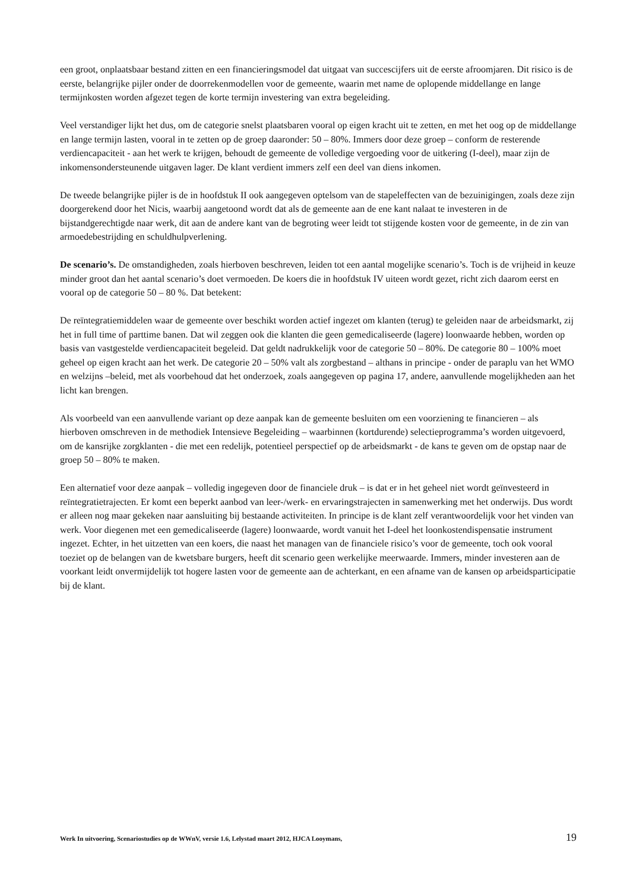een groot, onplaatsbaar bestand zitten en een financieringsmodel dat uitgaat van succescijfers uit de eerste afroomjaren. Dit risico is de eerste, belangrijke pijler onder de doorrekenmodellen voor de gemeente, waarin met name de oplopende middellange en lange termijnkosten worden afgezet tegen de korte termijn investering van extra begeleiding.
Veel verstandiger lijkt het dus, om de categorie snelst plaatsbaren vooral op eigen kracht uit te zetten, en met het oog op de middellange en lange termijn lasten, vooral in te zetten op de groep daaronder: 50 – 80%. Immers door deze groep – conform de resterende verdiencapaciteit - aan het werk te krijgen, behoudt de gemeente de volledige vergoeding voor de uitkering (I-deel), maar zijn de inkomensondersteunende uitgaven lager. De klant verdient immers zelf een deel van diens inkomen.
De tweede belangrijke pijler is de in hoofdstuk II ook aangegeven optelsom van de stapeleffecten van de bezuinigingen, zoals deze zijn doorgerekend door het Nicis, waarbij aangetoond wordt dat als de gemeente aan de ene kant nalaat te investeren in de bijstandgerechtigde naar werk, dit aan de andere kant van de begroting weer leidt tot stijgende kosten voor de gemeente, in de zin van armoedebestrijding en schuldhulpverlening.
De scenario’s. De omstandigheden, zoals hierboven beschreven, leiden tot een aantal mogelijke scenario’s. Toch is de vrijheid in keuze minder groot dan het aantal scenario’s doet vermoeden. De koers die in hoofdstuk IV uiteen wordt gezet, richt zich daarom eerst en vooral op de categorie 50 – 80 %. Dat betekent:
De reïntegratiemiddelen waar de gemeente over beschikt worden actief ingezet om klanten (terug) te geleiden naar de arbeidsmarkt, zij het in full time of parttime banen. Dat wil zeggen ook die klanten die geen gemedicaliseerde (lagere) loonwaarde hebben, worden op basis van vastgestelde verdiencapaciteit begeleid. Dat geldt nadrukkelijk voor de categorie 50 – 80%. De categorie 80 – 100% moet geheel op eigen kracht aan het werk. De categorie 20 – 50% valt als zorgbestand – althans in principe - onder de paraplu van het WMO en welzijns –beleid, met als voorbehoud dat het onderzoek, zoals aangegeven op pagina 17, andere, aanvullende mogelijkheden aan het licht kan brengen.
Als voorbeeld van een aanvullende variant op deze aanpak kan de gemeente besluiten om een voorziening te financieren – als hierboven omschreven in de methodiek Intensieve Begeleiding – waarbinnen (kortdurende) selectieprogramma’s worden uitgevoerd, om de kansrijke zorgklanten - die met een redelijk, potentieel perspectief op de arbeidsmarkt - de kans te geven om de opstap naar de groep 50 – 80% te maken.
Een alternatief voor deze aanpak – volledig ingegeven door de financiele druk – is dat er in het geheel niet wordt geïnvesteerd in reïntegratietrajecten. Er komt een beperkt aanbod van leer-/werk- en ervaringstrajecten in samenwerking met het onderwijs. Dus wordt er alleen nog maar gekeken naar aansluiting bij bestaande activiteiten. In principe is de klant zelf verantwoordelijk voor het vinden van werk. Voor diegenen met een gemedicaliseerde (lagere) loonwaarde, wordt vanuit het I-deel het loonkostendispensatie instrument ingezet. Echter, in het uitzetten van een koers, die naast het managen van de financiele risico’s voor de gemeente, toch ook vooral toeziet op de belangen van de kwetsbare burgers, heeft dit scenario geen werkelijke meerwaarde. Immers, minder investeren aan de voorkant leidt onvermijdelijk tot hogere lasten voor de gemeente aan de achterkant, en een afname van de kansen op arbeidsparticipatie bij de klant.
Werk In uitvoering, Scenariostudies op de WWnV, versie 1.6, Lelystad maart 2012, HJCA Looymans, 19